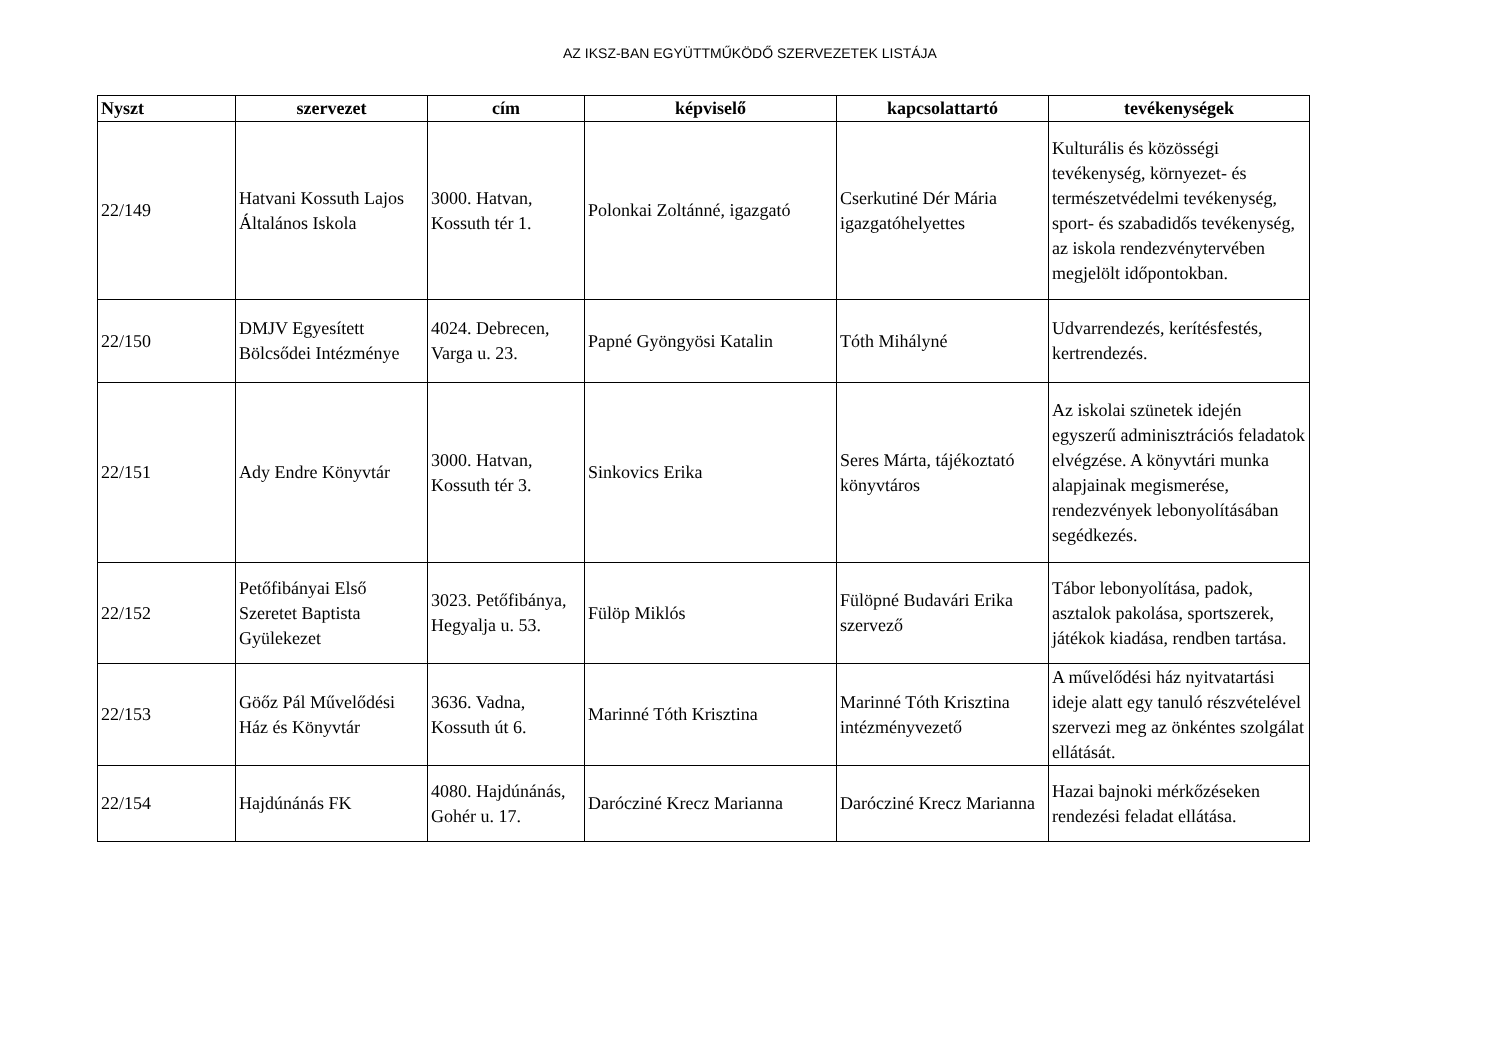AZ IKSZ-BAN EGYÜTTMŰKÖDŐ SZERVEZETEK LISTÁJA
| Nyszt | szervezet | cím | képviselő | kapcsolattartó | tevékenységek |
| --- | --- | --- | --- | --- | --- |
| 22/149 | Hatvani Kossuth Lajos Általános Iskola | 3000. Hatvan, Kossuth tér 1. | Polonkai Zoltánné, igazgató | Cserkutiné Dér Mária igazgatóhelyettes | Kulturális és közösségi tevékenység, környezet- és természetvédelmi tevékenység, sport- és szabadidős tevékenység, az iskola rendezvénytervében megjelölt időpontokban. |
| 22/150 | DMJV Egyesített Bölcsődei Intézménye | 4024. Debrecen, Varga u. 23. | Papné Gyöngyösi Katalin | Tóth Mihályné | Udvarrendezés, kerítésfestés, kertrendezés. |
| 22/151 | Ady Endre Könyvtár | 3000. Hatvan, Kossuth tér 3. | Sinkovics Erika | Seres Márta, tájékoztató könyvtáros | Az iskolai szünetek idején egyszerű adminisztrációs feladatok elvégzése. A könyvtári munka alapjainak megismerése, rendezvények lebonyolításában segédkezés. |
| 22/152 | Petőfibányai Első Szeretet Baptista Gyülekezet | 3023. Petőfibánya, Hegyalja u. 53. | Fülöp Miklós | Fülöpné Budavári Erika szervező | Tábor lebonyolítása, padok, asztalok pakolása, sportszerek, játékok kiadása, rendben tartása. |
| 22/153 | Göőz Pál Művelődési Ház és Könyvtár | 3636. Vadna, Kossuth út 6. | Marinné Tóth Krisztina | Marinné Tóth Krisztina intézményvezető | A művelődési ház nyitvatartási ideje alatt egy tanuló részvételével szervezi meg az önkéntes szolgálat ellátását. |
| 22/154 | Hajdúnánás FK | 4080. Hajdúnánás, Gohér u. 17. | Darócziné Krecz Marianna | Darócziné Krecz Marianna | Hazai bajnoki mérkőzéseken rendezési feladat ellátása. |